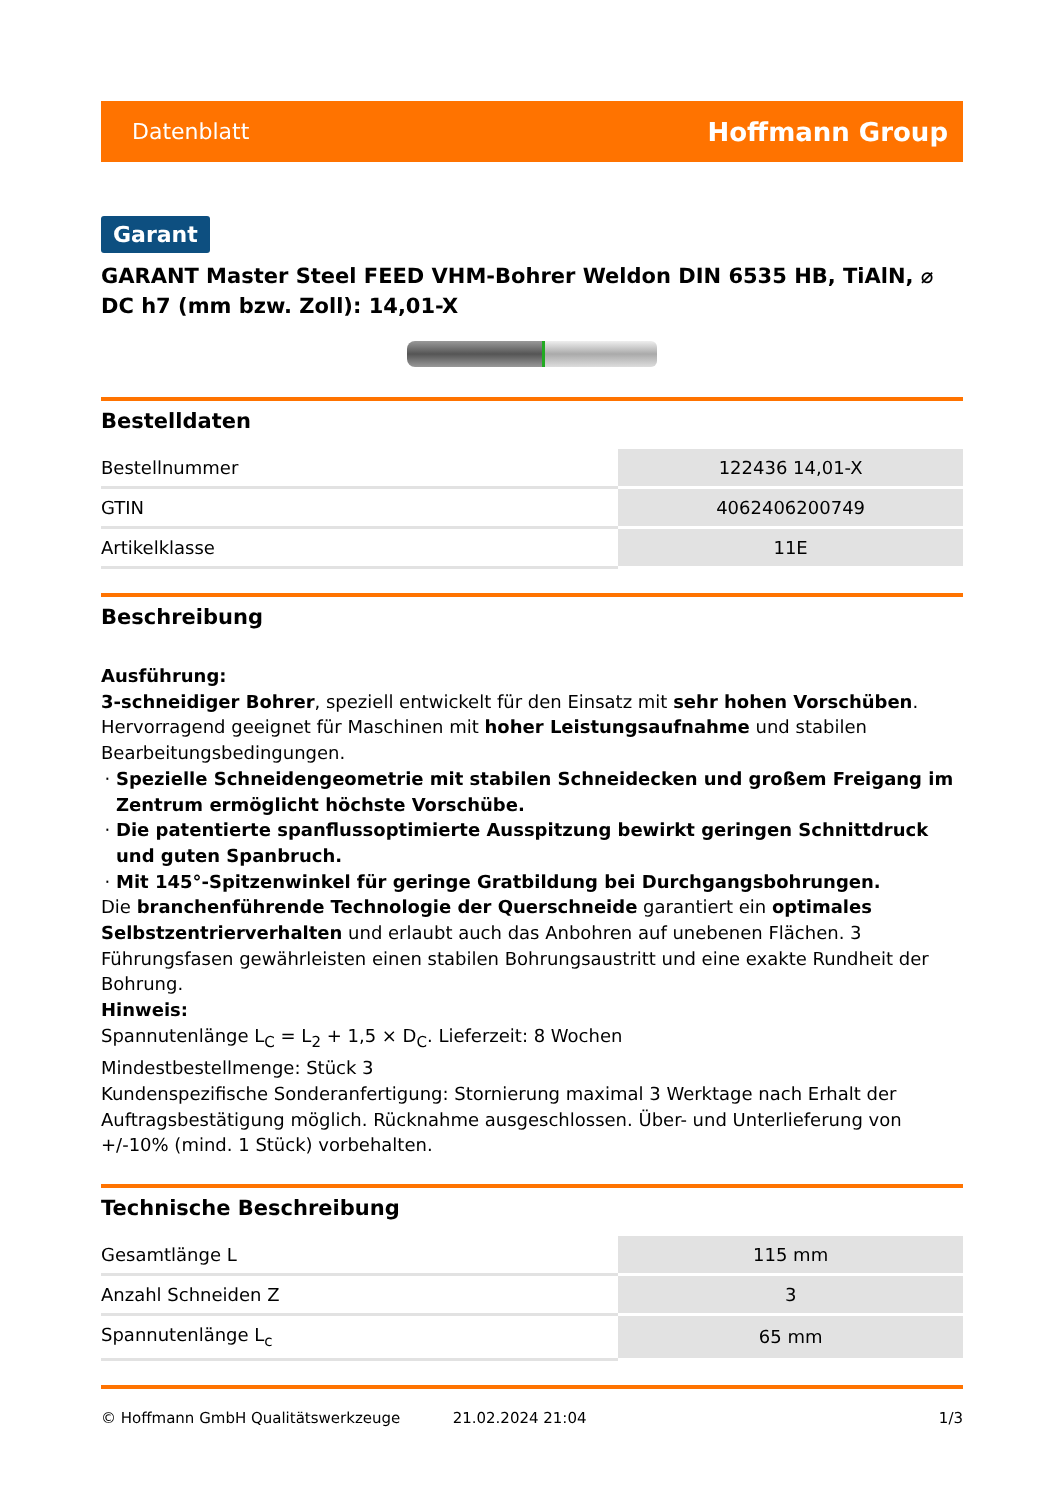Datenblatt Hoffmann Group
Garant
GARANT Master Steel FEED VHM-Bohrer Weldon DIN 6535 HB, TiAlN, ⌀ DC h7 (mm bzw. Zoll): 14,01-X
Bestelldaten
| Bestellnummer | 122436 14,01-X |
| GTIN | 4062406200749 |
| Artikelklasse | 11E |
Beschreibung
Ausführung:
3-schneidiger Bohrer, speziell entwickelt für den Einsatz mit sehr hohen Vorschüben. Hervorragend geeignet für Maschinen mit hoher Leistungsaufnahme und stabilen Bearbeitungsbedingungen.
Spezielle Schneidengeometrie mit stabilen Schneidecken und großem Freigang im Zentrum ermöglicht höchste Vorschübe.
Die patentierte spanflussoptimierte Ausspitzung bewirkt geringen Schnittdruck und guten Spanbruch.
Mit 145°-Spitzenwinkel für geringe Gratbildung bei Durchgangsbohrungen.
Die branchenführende Technologie der Querschneide garantiert ein optimales Selbstzentrierverhalten und erlaubt auch das Anbohren auf unebenen Flächen. 3 Führungsfasen gewährleisten einen stabilen Bohrungsaustritt und eine exakte Rundheit der Bohrung.
Hinweis:
Spannutenlänge L<sub>C</sub> = L<sub>2</sub> + 1,5 × D<sub>C</sub>. Lieferzeit: 8 Wochen
Mindestbestellmenge: Stück 3
Kundenspezifische Sonderanfertigung: Stornierung maximal 3 Werktage nach Erhalt der Auftragsbestätigung möglich. Rücknahme ausgeschlossen. Über- und Unterlieferung von +/-10% (mind. 1 Stück) vorbehalten.
Technische Beschreibung
| Gesamtlänge L | 115 mm |
| Anzahl Schneiden Z | 3 |
| Spannutenlänge L<sub>c</sub> | 65 mm |
© Hoffmann GmbH Qualitätswerkzeuge 21.02.2024 21:04 1/3